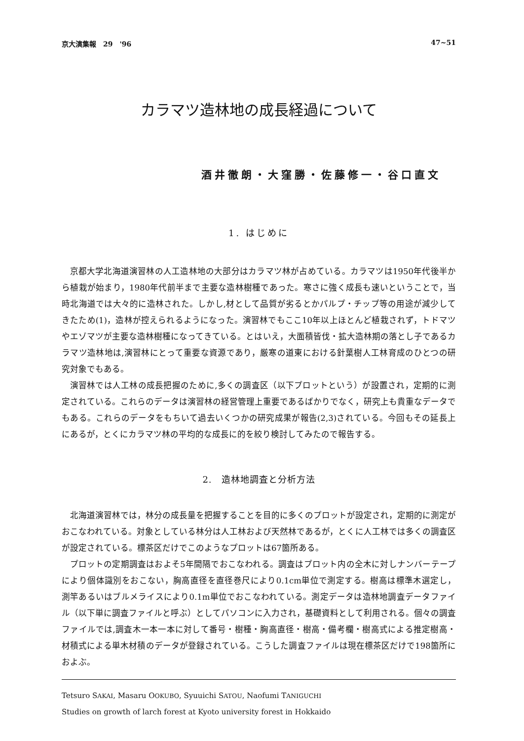京大演集報　29　'96 47~51
カラマツ造林地の成長経過について
酒井徹朗・大窪勝・佐藤修一・谷口直文
1. はじめに
京都大学北海道演習林の人工造林地の大部分はカラマツ林が占めている。カラマツは1950年代後半から植栽が始まり，1980年代前半まで主要な造林樹種であった。寒さに強く成長も速いということで，当時北海道では大々的に造林された。しかし,材として品質が劣るとかパルプ・チップ等の用途が減少してきたため(1)，造林が控えられるようになった。演習林でもここ10年以上ほとんど植栽されず，トドマツやエゾマツが主要な造林樹種になってきている。とはいえ，大面積皆伐・拡大造林期の落とし子であるカラマツ造林地は,演習林にとって重要な資源であり，厳寒の道東における針葉樹人工林育成のひとつの研究対象でもある。
演習林では人工林の成長把握のために,多くの調査区（以下プロットという）が設置され，定期的に測定されている。これらのデータは演習林の経営管理上重要であるばかりでなく，研究上も貴重なデータでもある。これらのデータをもちいて過去いくつかの研究成果が報告(2,3)されている。今回もその延長上にあるが，とくにカラマツ林の平均的な成長に的を絞り検討してみたので報告する。
2.　造林地調査と分析方法
北海道演習林では，林分の成長量を把握することを目的に多くのプロットが設定され，定期的に測定がおこなわれている。対象としている林分は人工林および天然林であるが，とくに人工林では多くの調査区が設定されている。標茶区だけでこのようなプロットは67箇所ある。
プロットの定期調査はおよそ5年間隔でおこなわれる。調査はプロット内の全木に対しナンバーテープにより個体識別をおこない，胸高直径を直径巻尺により0.1cm単位で測定する。樹高は標準木選定し，測竿あるいはブルメライスにより0.1m単位でおこなわれている。測定データは造林地調査データファイル（以下単に調査ファイルと呼ぶ）としてパソコンに入力され，基礎資料として利用される。個々の調査ファイルでは,調査木一本一本に対して番号・樹種・胸高直径・樹高・備考欄・樹高式による推定樹高・材積式による単木材積のデータが登録されている。こうした調査ファイルは現在標茶区だけで198箇所におよぶ。
Tetsuro SAKAI, Masaru OOKUBO, Syuuichi SATOU, Naofumi TANIGUCHI
Studies on growth of larch forest at Kyoto university forest in Hokkaido